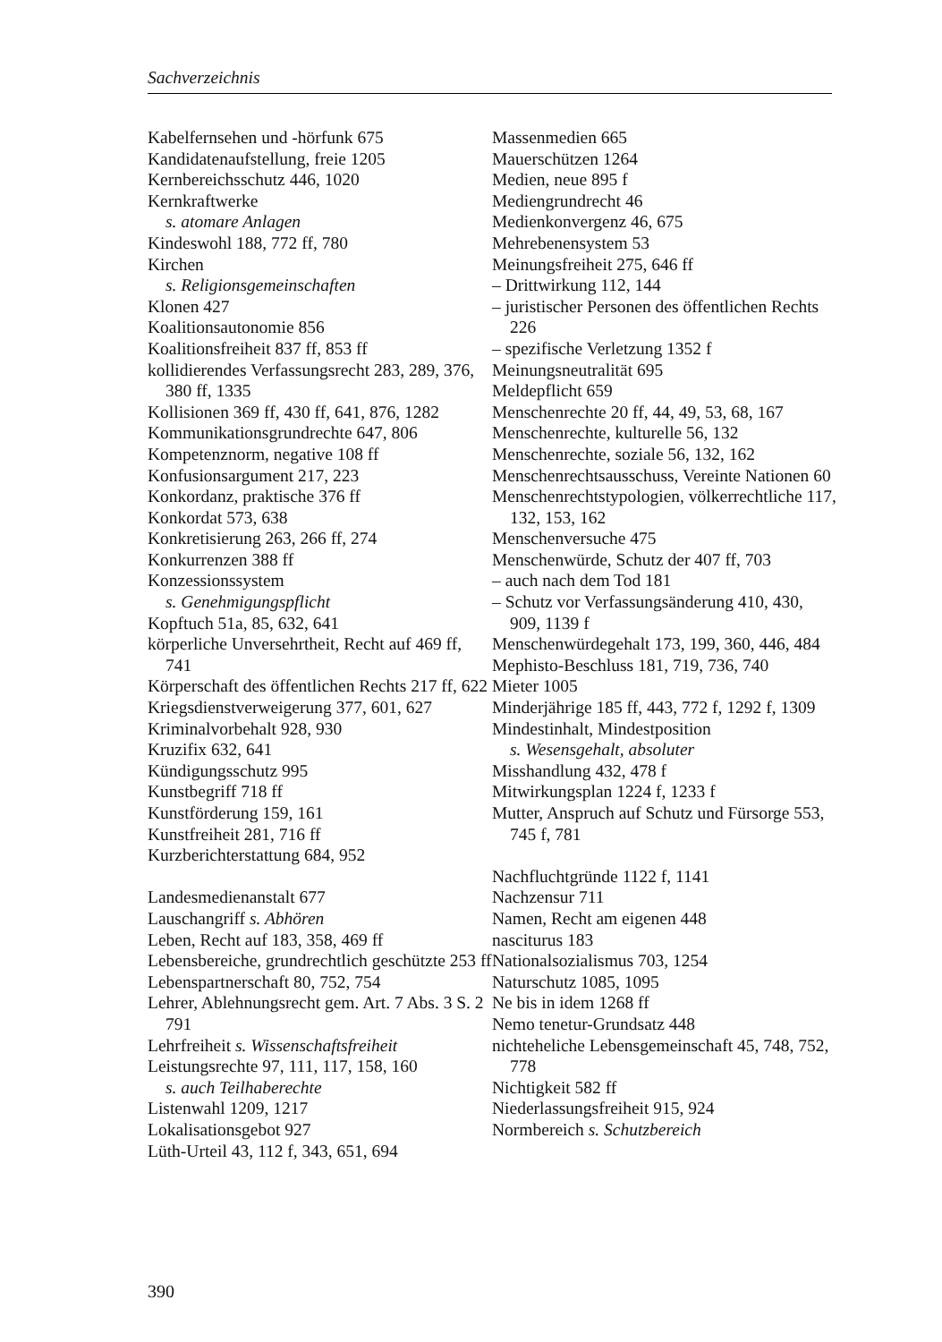Sachverzeichnis
Kabelfernsehen und -hörfunk 675
Kandidatenaufstellung, freie 1205
Kernbereichsschutz 446, 1020
Kernkraftwerke
s. atomare Anlagen
Kindeswohl 188, 772 ff, 780
Kirchen
s. Religionsgemeinschaften
Klonen 427
Koalitionsautonomie 856
Koalitionsfreiheit 837 ff, 853 ff
kollidierendes Verfassungsrecht 283, 289, 376, 380 ff, 1335
Kollisionen 369 ff, 430 ff, 641, 876, 1282
Kommunikationsgrundrechte 647, 806
Kompetenznorm, negative 108 ff
Konfusionsargument 217, 223
Konkordanz, praktische 376 ff
Konkordat 573, 638
Konkretisierung 263, 266 ff, 274
Konkurrenzen 388 ff
Konzessionssystem
s. Genehmigungspflicht
Kopftuch 51a, 85, 632, 641
körperliche Unversehrtheit, Recht auf 469 ff, 741
Körperschaft des öffentlichen Rechts 217 ff, 622
Kriegsdienstverweigerung 377, 601, 627
Kriminalvorbehalt 928, 930
Kruzifix 632, 641
Kündigungsschutz 995
Kunstbegriff 718 ff
Kunstförderung 159, 161
Kunstfreiheit 281, 716 ff
Kurzberichterstattung 684, 952
Landesmedienanstalt 677
Lauschangriff s. Abhören
Leben, Recht auf 183, 358, 469 ff
Lebensbereiche, grundrechtlich geschützte 253 ff
Lebenspartnerschaft 80, 752, 754
Lehrer, Ablehnungsrecht gem. Art. 7 Abs. 3 S. 2 791
Lehrfreiheit s. Wissenschaftsfreiheit
Leistungsrechte 97, 111, 117, 158, 160
s. auch Teilhaberechte
Listenwahl 1209, 1217
Lokalisationsgebot 927
Lüth-Urteil 43, 112 f, 343, 651, 694
Massenmedien 665
Mauerschützen 1264
Medien, neue 895 f
Mediengrundrecht 46
Medienkonvergenz 46, 675
Mehrebenensystem 53
Meinungsfreiheit 275, 646 ff
– Drittwirkung 112, 144
– juristischer Personen des öffentlichen Rechts 226
– spezifische Verletzung 1352 f
Meinungsneutralität 695
Meldepflicht 659
Menschenrechte 20 ff, 44, 49, 53, 68, 167
Menschenrechte, kulturelle 56, 132
Menschenrechte, soziale 56, 132, 162
Menschenrechtsausschuss, Vereinte Nationen 60
Menschenrechtstypologien, völkerrechtliche 117, 132, 153, 162
Menschenversuche 475
Menschenwürde, Schutz der 407 ff, 703
– auch nach dem Tod 181
– Schutz vor Verfassungsänderung 410, 430, 909, 1139 f
Menschenwürdegehalt 173, 199, 360, 446, 484
Mephisto-Beschluss 181, 719, 736, 740
Mieter 1005
Minderjährige 185 ff, 443, 772 f, 1292 f, 1309
Mindestinhalt, Mindestposition
s. Wesensgehalt, absoluter
Misshandlung 432, 478 f
Mitwirkungsplan 1224 f, 1233 f
Mutter, Anspruch auf Schutz und Fürsorge 553, 745 f, 781
Nachfluchtgründe 1122 f, 1141
Nachzensur 711
Namen, Recht am eigenen 448
nasciturus 183
Nationalsozialismus 703, 1254
Naturschutz 1085, 1095
Ne bis in idem 1268 ff
Nemo tenetur-Grundsatz 448
nichteheliche Lebensgemeinschaft 45, 748, 752, 778
Nichtigkeit 582 ff
Niederlassungsfreiheit 915, 924
Normbereich s. Schutzbereich
390